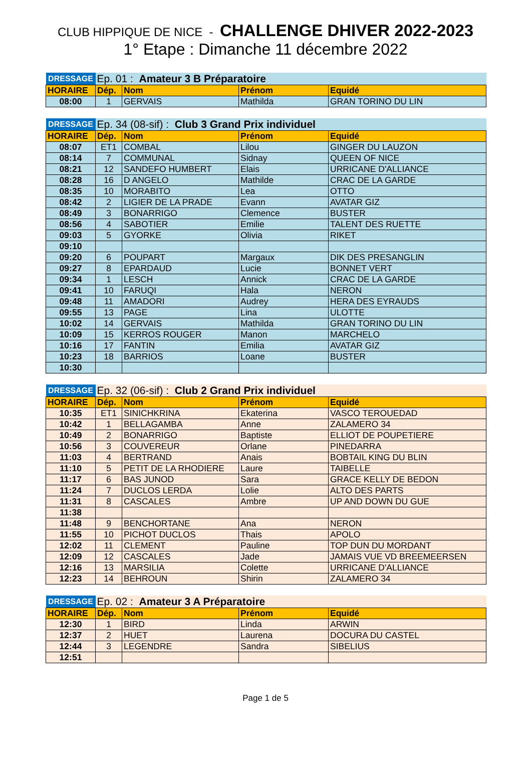CLUB HIPPIQUE DE NICE - CHALLENGE DHIVER 2022-2023
1° Etape : Dimanche 11 décembre 2022
| DRESSAGE | Ep. 01 : Amateur 3 B Préparatoire | | | |
| HORAIRE | Dép. | Nom | Prénom | Equidé |
| 08:00 | 1 | GERVAIS | Mathilda | GRAN TORINO DU LIN |
| DRESSAGE | Ep. 34 (08-sif) : Club 3 Grand Prix individuel | | | |
| HORAIRE | Dép. | Nom | Prénom | Equidé |
| 08:07 | ET1 | COMBAL | Lilou | GINGER DU LAUZON |
| 08:14 | 7 | COMMUNAL | Sidnay | QUEEN OF NICE |
| 08:21 | 12 | SANDEFO HUMBERT | Elais | URRICANE D'ALLIANCE |
| 08:28 | 16 | D ANGELO | Mathilde | CRAC DE LA GARDE |
| 08:35 | 10 | MORABITO | Lea | OTTO |
| 08:42 | 2 | LIGIER DE LA PRADE | Evann | AVATAR GIZ |
| 08:49 | 3 | BONARRIGO | Clemence | BUSTER |
| 08:56 | 4 | SABOTIER | Emilie | TALENT DES RUETTE |
| 09:03 | 5 | GYORKE | Olivia | RIKET |
| 09:10 | | | | |
| 09:20 | 6 | POUPART | Margaux | DIK DES PRESANGLIN |
| 09:27 | 8 | EPARDAUD | Lucie | BONNET VERT |
| 09:34 | 1 | LESCH | Annick | CRAC DE LA GARDE |
| 09:41 | 10 | FARUQI | Hala | NERON |
| 09:48 | 11 | AMADORI | Audrey | HERA DES EYRAUDS |
| 09:55 | 13 | PAGE | Lina | ULOTTE |
| 10:02 | 14 | GERVAIS | Mathilda | GRAN TORINO DU LIN |
| 10:09 | 15 | KERROS ROUGER | Manon | MARCHELO |
| 10:16 | 17 | FANTIN | Emilia | AVATAR GIZ |
| 10:23 | 18 | BARRIOS | Loane | BUSTER |
| 10:30 | | | | |
| DRESSAGE | Ep. 32 (06-sif) : Club 2 Grand Prix individuel | | | |
| HORAIRE | Dép. | Nom | Prénom | Equidé |
| 10:35 | ET1 | SINICHKRINA | Ekaterina | VASCO TEROUEDAD |
| 10:42 | 1 | BELLAGAMBA | Anne | ZALAMERO 34 |
| 10:49 | 2 | BONARRIGO | Baptiste | ELLIOT DE POUPETIERE |
| 10:56 | 3 | COUVEREUR | Orlane | PINEDARRA |
| 11:03 | 4 | BERTRAND | Anais | BOBTAIL KING DU BLIN |
| 11:10 | 5 | PETIT DE LA RHODIERE | Laure | TAIBELLE |
| 11:17 | 6 | BAS JUNOD | Sara | GRACE KELLY DE BEDON |
| 11:24 | 7 | DUCLOS LERDA | Lolie | ALTO DES PARTS |
| 11:31 | 8 | CASCALES | Ambre | UP AND DOWN DU GUE |
| 11:38 | | | | |
| 11:48 | 9 | BENCHORTANE | Ana | NERON |
| 11:55 | 10 | PICHOT DUCLOS | Thais | APOLO |
| 12:02 | 11 | CLEMENT | Pauline | TOP DUN DU MORDANT |
| 12:09 | 12 | CASCALES | Jade | JAMAIS VUE VD BREEMEERSEN |
| 12:16 | 13 | MARSILIA | Colette | URRICANE D'ALLIANCE |
| 12:23 | 14 | BEHROUN | Shirin | ZALAMERO 34 |
| DRESSAGE | Ep. 02 : Amateur 3 A Préparatoire | | | |
| HORAIRE | Dép. | Nom | Prénom | Equidé |
| 12:30 | 1 | BIRD | Linda | ARWIN |
| 12:37 | 2 | HUET | Laurena | DOCURA DU CASTEL |
| 12:44 | 3 | LEGENDRE | Sandra | SIBELIUS |
| 12:51 | | | | |
Page 1 de 5